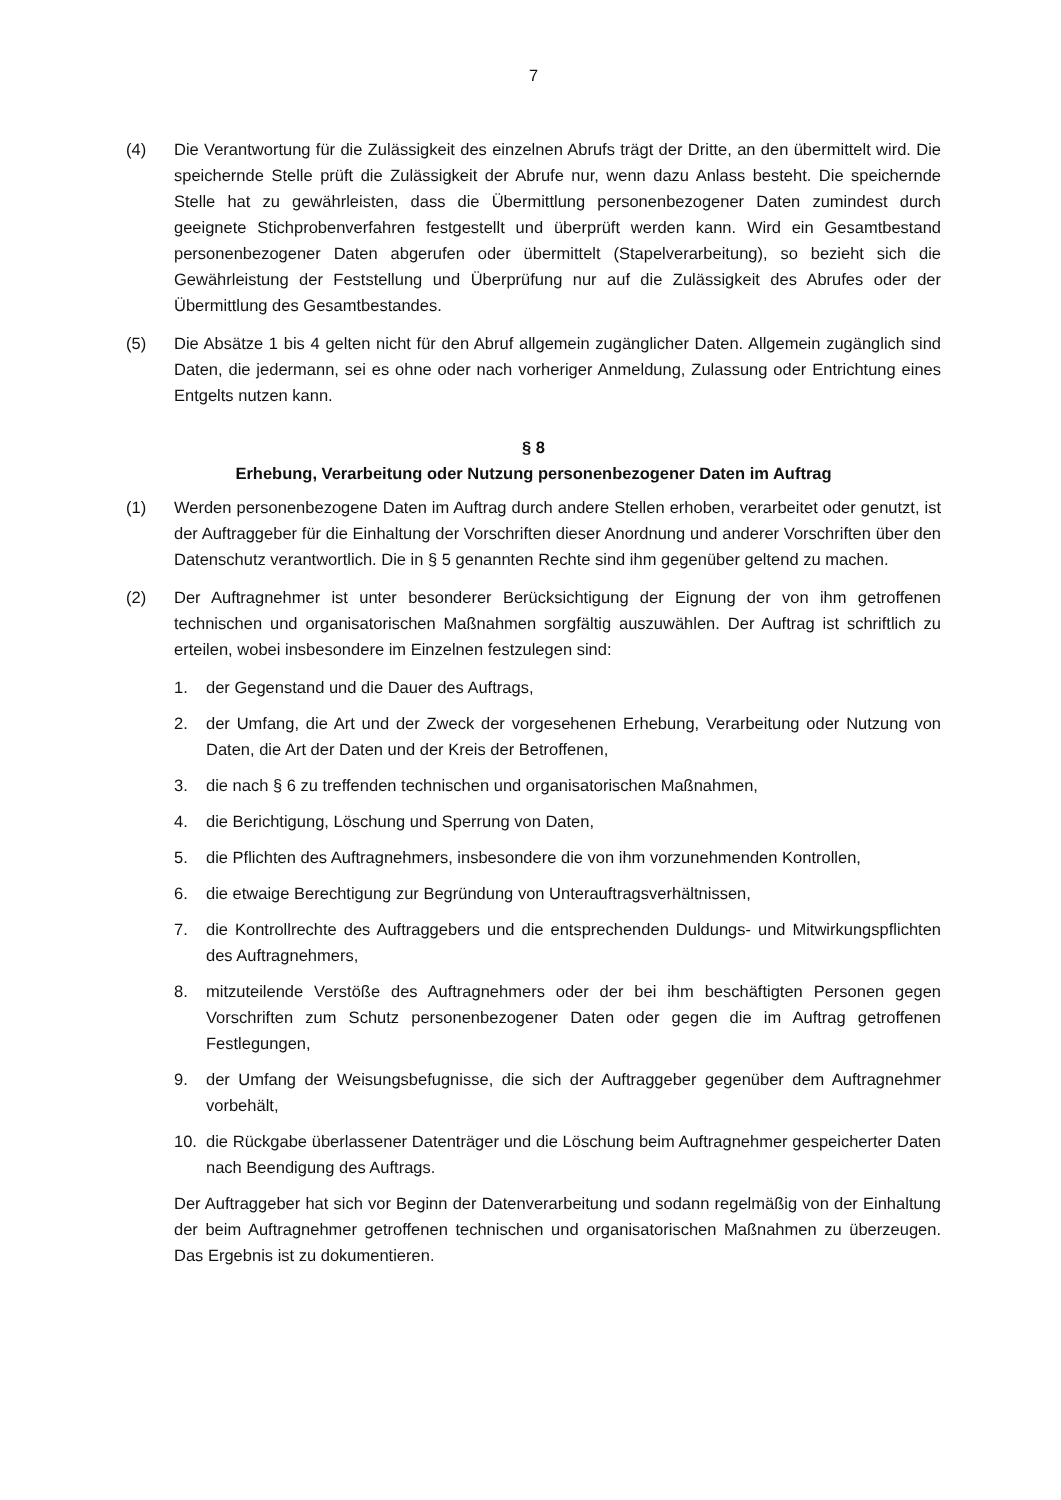7
(4) Die Verantwortung für die Zulässigkeit des einzelnen Abrufs trägt der Dritte, an den übermittelt wird. Die speichernde Stelle prüft die Zulässigkeit der Abrufe nur, wenn dazu Anlass besteht. Die speichernde Stelle hat zu gewährleisten, dass die Übermittlung personenbezogener Daten zumindest durch geeignete Stichprobenverfahren festgestellt und überprüft werden kann. Wird ein Gesamtbestand personenbezogener Daten abgerufen oder übermittelt (Stapelverarbeitung), so bezieht sich die Gewährleistung der Feststellung und Überprüfung nur auf die Zulässigkeit des Abrufes oder der Übermittlung des Gesamtbestandes.
(5) Die Absätze 1 bis 4 gelten nicht für den Abruf allgemein zugänglicher Daten. Allgemein zugänglich sind Daten, die jedermann, sei es ohne oder nach vorheriger Anmeldung, Zulassung oder Entrichtung eines Entgelts nutzen kann.
§ 8
Erhebung, Verarbeitung oder Nutzung personenbezogener Daten im Auftrag
(1) Werden personenbezogene Daten im Auftrag durch andere Stellen erhoben, verarbeitet oder genutzt, ist der Auftraggeber für die Einhaltung der Vorschriften dieser Anordnung und anderer Vorschriften über den Datenschutz verantwortlich. Die in § 5 genannten Rechte sind ihm gegenüber geltend zu machen.
(2) Der Auftragnehmer ist unter besonderer Berücksichtigung der Eignung der von ihm getroffenen technischen und organisatorischen Maßnahmen sorgfältig auszuwählen. Der Auftrag ist schriftlich zu erteilen, wobei insbesondere im Einzelnen festzulegen sind:
1. der Gegenstand und die Dauer des Auftrags,
2. der Umfang, die Art und der Zweck der vorgesehenen Erhebung, Verarbeitung oder Nutzung von Daten, die Art der Daten und der Kreis der Betroffenen,
3. die nach § 6 zu treffenden technischen und organisatorischen Maßnahmen,
4. die Berichtigung, Löschung und Sperrung von Daten,
5. die Pflichten des Auftragnehmers, insbesondere die von ihm vorzunehmenden Kontrollen,
6. die etwaige Berechtigung zur Begründung von Unterauftragsverhältnissen,
7. die Kontrollrechte des Auftraggebers und die entsprechenden Duldungs- und Mitwirkungspflichten des Auftragnehmers,
8. mitzuteilende Verstöße des Auftragnehmers oder der bei ihm beschäftigten Personen gegen Vorschriften zum Schutz personenbezogener Daten oder gegen die im Auftrag getroffenen Festlegungen,
9. der Umfang der Weisungsbefugnisse, die sich der Auftraggeber gegenüber dem Auftragnehmer vorbehält,
10. die Rückgabe überlassener Datenträger und die Löschung beim Auftragnehmer gespeicherter Daten nach Beendigung des Auftrags.
Der Auftraggeber hat sich vor Beginn der Datenverarbeitung und sodann regelmäßig von der Einhaltung der beim Auftragnehmer getroffenen technischen und organisatorischen Maßnahmen zu überzeugen. Das Ergebnis ist zu dokumentieren.